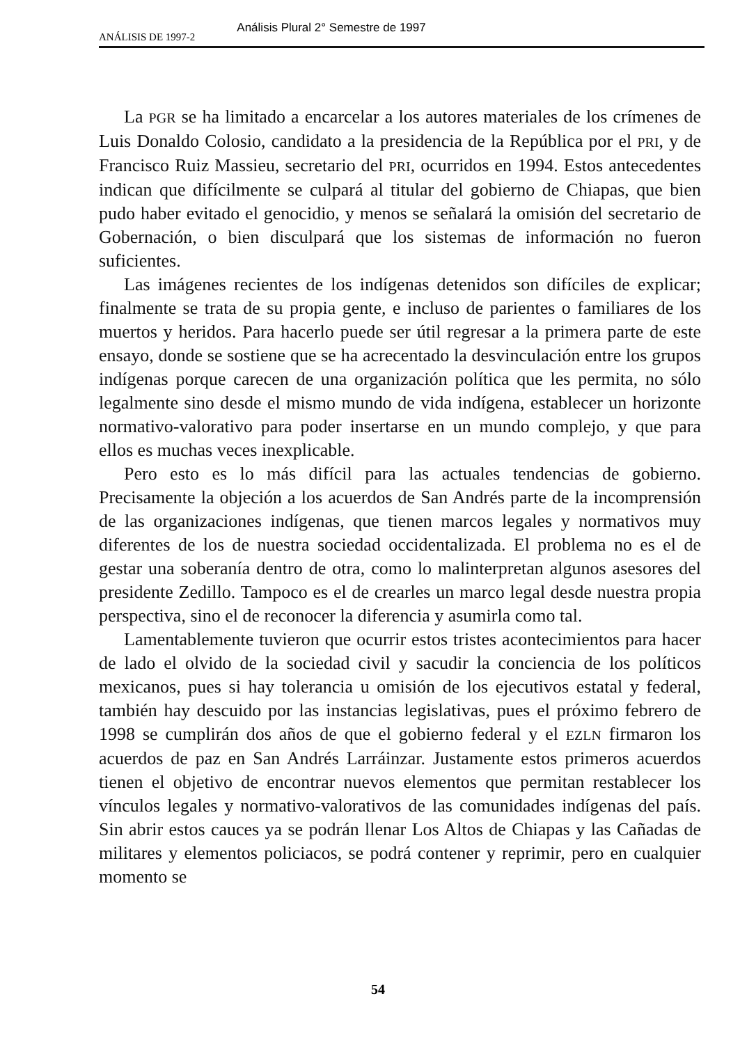ANÁLISIS DE 1997-2 Análisis Plural 2° Semestre de 1997
La PGR se ha limitado a encarcelar a los autores materiales de los crímenes de Luis Donaldo Colosio, candidato a la presidencia de la República por el PRI, y de Francisco Ruiz Massieu, secretario del PRI, ocurridos en 1994. Estos antecedentes indican que difícilmente se culpará al titular del gobierno de Chiapas, que bien pudo haber evitado el genocidio, y menos se señalará la omisión del secretario de Gobernación, o bien disculpará que los sistemas de información no fueron suficientes.
Las imágenes recientes de los indígenas detenidos son difíciles de explicar; finalmente se trata de su propia gente, e incluso de parientes o familiares de los muertos y heridos. Para hacerlo puede ser útil regresar a la primera parte de este ensayo, donde se sostiene que se ha acrecentado la desvinculación entre los grupos indígenas porque carecen de una organización política que les permita, no sólo legalmente sino desde el mismo mundo de vida indígena, establecer un horizonte normativo-valorativo para poder insertarse en un mundo complejo, y que para ellos es muchas veces inexplicable.
Pero esto es lo más difícil para las actuales tendencias de gobierno. Precisamente la objeción a los acuerdos de San Andrés parte de la incomprensión de las organizaciones indígenas, que tienen marcos legales y normativos muy diferentes de los de nuestra sociedad occidentalizada. El problema no es el de gestar una soberanía dentro de otra, como lo malinterpretan algunos asesores del presidente Zedillo. Tampoco es el de crearles un marco legal desde nuestra propia perspectiva, sino el de reconocer la diferencia y asumirla como tal.
Lamentablemente tuvieron que ocurrir estos tristes acontecimientos para hacer de lado el olvido de la sociedad civil y sacudir la conciencia de los políticos mexicanos, pues si hay tolerancia u omisión de los ejecutivos estatal y federal, también hay descuido por las instancias legislativas, pues el próximo febrero de 1998 se cumplirán dos años de que el gobierno federal y el EZLN firmaron los acuerdos de paz en San Andrés Larráinzar. Justamente estos primeros acuerdos tienen el objetivo de encontrar nuevos elementos que permitan restablecer los vínculos legales y normativo-valorativos de las comunidades indígenas del país. Sin abrir estos cauces ya se podrán llenar Los Altos de Chiapas y las Cañadas de militares y elementos policiacos, se podrá contener y reprimir, pero en cualquier momento se
54